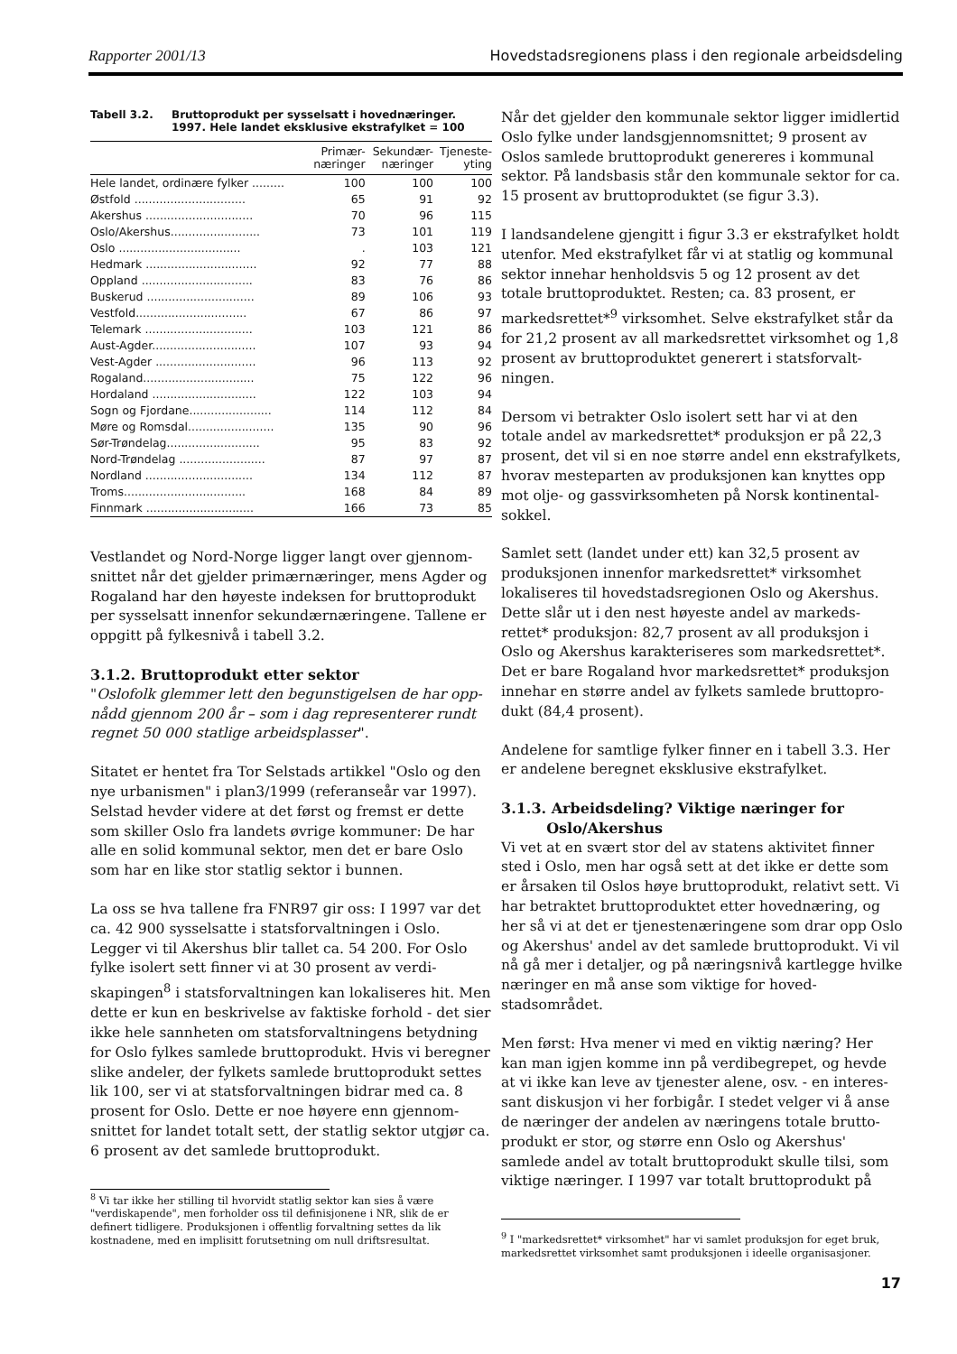Rapporter 2001/13 Hovedstadsregionens plass i den regionale arbeidsdeling
Tabell 3.2. Bruttoprodukt per sysselsatt i hovednæringer. 1997. Hele landet eksklusive ekstrafylket = 100
| | Primær- næringer | Sekundær- næringer | Tjeneste- yting |
| --- | --- | --- | --- |
| Hele landet, ordinære fylker ......... | 100 | 100 | 100 |
| Østfold ............................... | 65 | 91 | 92 |
| Akershus .............................. | 70 | 96 | 115 |
| Oslo/Akershus......................... | 73 | 101 | 119 |
| Oslo .................................. | . | 103 | 121 |
| Hedmark ............................... | 92 | 77 | 88 |
| Oppland ............................... | 83 | 76 | 86 |
| Buskerud .............................. | 89 | 106 | 93 |
| Vestfold............................... | 67 | 86 | 97 |
| Telemark .............................. | 103 | 121 | 86 |
| Aust-Agder............................. | 107 | 93 | 94 |
| Vest-Agder ............................ | 96 | 113 | 92 |
| Rogaland............................... | 75 | 122 | 96 |
| Hordaland ............................. | 122 | 103 | 94 |
| Sogn og Fjordane....................... | 114 | 112 | 84 |
| Møre og Romsdal........................ | 135 | 90 | 96 |
| Sør-Trøndelag.......................... | 95 | 83 | 92 |
| Nord-Trøndelag ........................ | 87 | 97 | 87 |
| Nordland .............................. | 134 | 112 | 87 |
| Troms.................................. | 168 | 84 | 89 |
| Finnmark .............................. | 166 | 73 | 85 |
Vestlandet og Nord-Norge ligger langt over gjennom-snittet når det gjelder primærnæringer, mens Agder og Rogaland har den høyeste indeksen for bruttoprodukt per sysselsatt innenfor sekundærnæringene. Tallene er oppgitt på fylkesnivå i tabell 3.2.
3.1.2. Bruttoprodukt etter sektor
"Oslofolk glemmer lett den begunstigelsen de har opp-nådd gjennom 200 år – som i dag representerer rundt regnet 50 000 statlige arbeidsplasser".
Sitatet er hentet fra Tor Selstads artikkel "Oslo og den nye urbanismen" i plan3/1999 (referanseår var 1997). Selstad hevder videre at det først og fremst er dette som skiller Oslo fra landets øvrige kommuner: De har alle en solid kommunal sektor, men det er bare Oslo som har en like stor statlig sektor i bunnen.
La oss se hva tallene fra FNR97 gir oss: I 1997 var det ca. 42 900 sysselsatte i statsforvaltningen i Oslo. Legger vi til Akershus blir tallet ca. 54 200. For Oslo fylke isolert sett finner vi at 30 prosent av verdi-skapingen<sup>8</sup> i statsforvaltningen kan lokaliseres hit. Men dette er kun en beskrivelse av faktiske forhold - det sier ikke hele sannheten om statsforvaltningens betydning for Oslo fylkes samlede bruttoprodukt. Hvis vi beregner slike andeler, der fylkets samlede bruttoprodukt settes lik 100, ser vi at statsforvaltningen bidrar med ca. 8 prosent for Oslo. Dette er noe høyere enn gjennom-snittet for landet totalt sett, der statlig sektor utgjør ca. 6 prosent av det samlede bruttoprodukt.
<sup>8</sup> Vi tar ikke her stilling til hvorvidt statlig sektor kan sies å være "verdiskapende", men forholder oss til definisjonene i NR, slik de er definert tidligere. Produksjonen i offentlig forvaltning settes da lik kostnadene, med en implisitt forutsetning om null driftsresultat.
Når det gjelder den kommunale sektor ligger imidlertid Oslo fylke under landsgjennomsnittet; 9 prosent av Oslos samlede bruttoprodukt genereres i kommunal sektor. På landsbasis står den kommunale sektor for ca. 15 prosent av bruttoproduktet (se figur 3.3).
I landsandelene gjengitt i figur 3.3 er ekstrafylket holdt utenfor. Med ekstrafylket får vi at statlig og kommunal sektor innehar henholdsvis 5 og 12 prosent av det totale bruttoproduktet. Resten; ca. 83 prosent, er markedsrettet*<sup>9</sup> virksomhet. Selve ekstrafylket står da for 21,2 prosent av all markedsrettet virksomhet og 1,8 prosent av bruttoproduktet generert i statsforvalt-ningen.
Dersom vi betrakter Oslo isolert sett har vi at den totale andel av markedsrettet* produksjon er på 22,3 prosent, det vil si en noe større andel enn ekstrafylkets, hvorav mesteparten av produksjonen kan knyttes opp mot olje- og gassvirksomheten på Norsk kontinental-sokkel.
Samlet sett (landet under ett) kan 32,5 prosent av produksjonen innenfor markedsrettet* virksomhet lokaliseres til hovedstadsregionen Oslo og Akershus. Dette slår ut i den nest høyeste andel av markeds-rettet* produksjon: 82,7 prosent av all produksjon i Oslo og Akershus karakteriseres som markedsrettet*. Det er bare Rogaland hvor markedsrettet* produksjon innehar en større andel av fylkets samlede bruttopro-dukt (84,4 prosent).
Andelene for samtlige fylker finner en i tabell 3.3. Her er andelene beregnet eksklusive ekstrafylket.
3.1.3. Arbeidsdeling? Viktige næringer for
Oslo/Akershus
Vi vet at en svært stor del av statens aktivitet finner sted i Oslo, men har også sett at det ikke er dette som er årsaken til Oslos høye bruttoprodukt, relativt sett. Vi har betraktet bruttoproduktet etter hovednæring, og her så vi at det er tjenestenæringene som drar opp Oslo og Akershus' andel av det samlede bruttoprodukt. Vi vil nå gå mer i detaljer, og på næringsnivå kartlegge hvilke næringer en må anse som viktige for hoved-stadsområdet.
Men først: Hva mener vi med en viktig næring? Her kan man igjen komme inn på verdibegrepet, og hevde at vi ikke kan leve av tjenester alene, osv. - en interes-sant diskusjon vi her forbigår. I stedet velger vi å anse de næringer der andelen av næringens totale brutto-produkt er stor, og større enn Oslo og Akershus' samlede andel av totalt bruttoprodukt skulle tilsi, som viktige næringer. I 1997 var totalt bruttoprodukt på
<sup>9</sup> I "markedsrettet* virksomhet" har vi samlet produksjon for eget bruk, markedsrettet virksomhet samt produksjonen i ideelle organisasjoner.
17